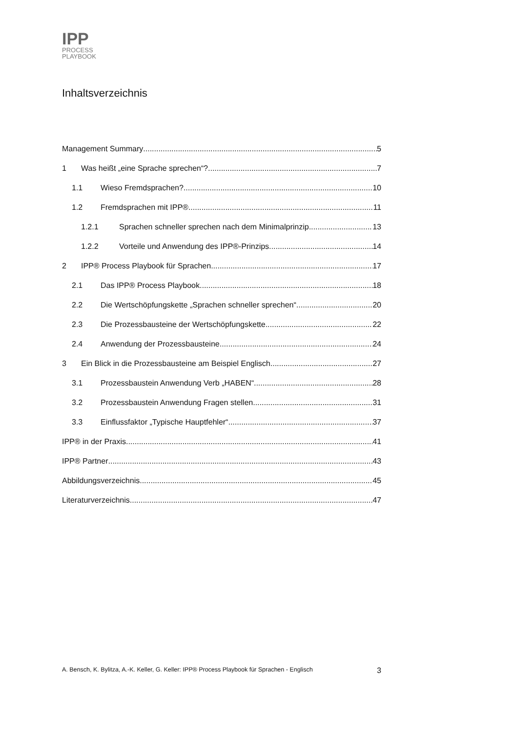IPP
PROCESS
PLAYBOOK
Inhaltsverzeichnis
Management Summary 5
1 Was heißt „eine Sprache sprechen“? 7
1.1 Wieso Fremdsprachen? 10
1.2 Fremdsprachen mit IPP® 11
1.2.1 Sprachen schneller sprechen nach dem Minimalprinzip 13
1.2.2 Vorteile und Anwendung des IPP®-Prinzips 14
2 IPP® Process Playbook für Sprachen 17
2.1 Das IPP® Process Playbook 18
2.2 Die Wertschöpfungskette „Sprachen schneller sprechen“ 20
2.3 Die Prozessbausteine der Wertschöpfungskette 22
2.4 Anwendung der Prozessbausteine 24
3 Ein Blick in die Prozessbausteine am Beispiel Englisch 27
3.1 Prozessbaustein Anwendung Verb „HABEN“ 28
3.2 Prozessbaustein Anwendung Fragen stellen 31
3.3 Einflussfaktor „Typische Hauptfehler“ 37
IPP® in der Praxis 41
IPP® Partner 43
Abbildungsverzeichnis 45
Literaturverzeichnis 47
A. Bensch, K. Bylitza, A.-K. Keller, G. Keller: IPP® Process Playbook für Sprachen - Englisch 3